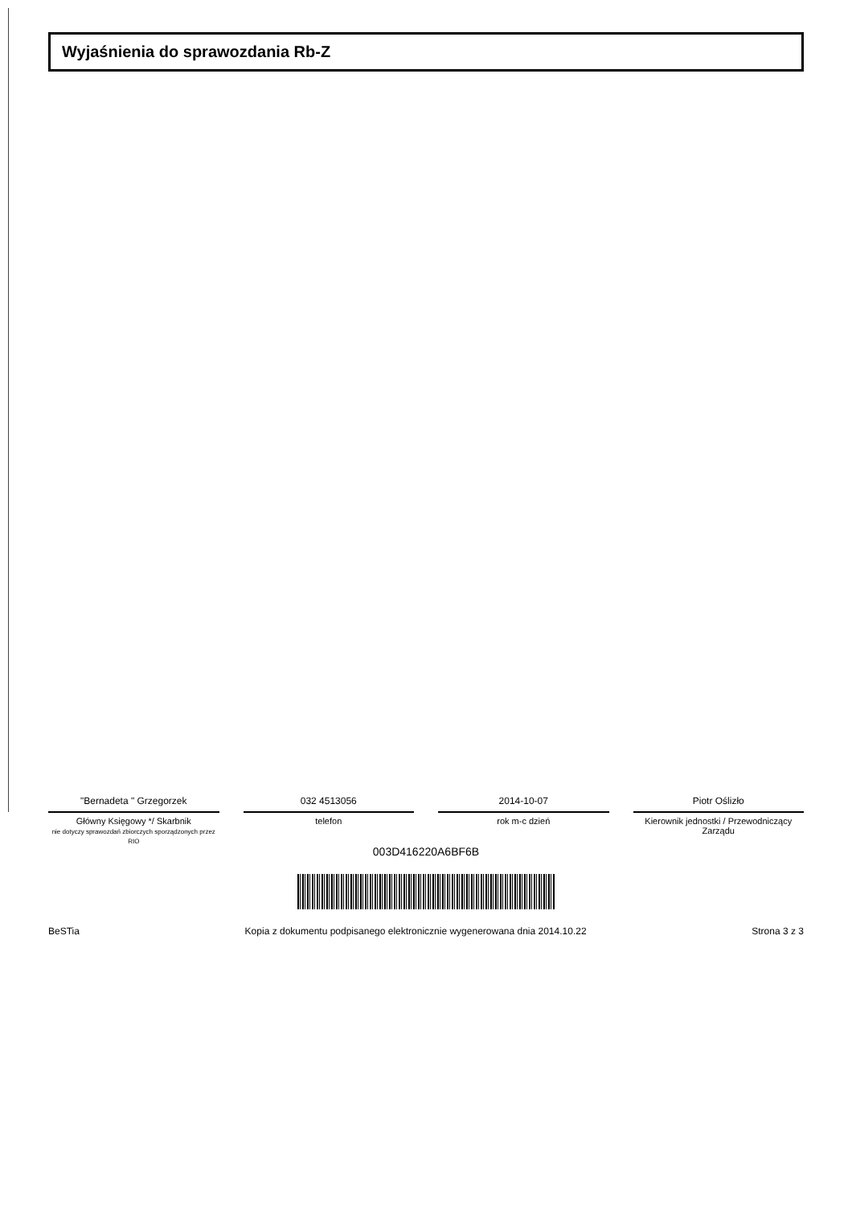Wyjaśnienia do sprawozdania Rb-Z
"Bernadeta " Grzegorzek
Główny Księgowy */ Skarbnik
nie dotyczy sprawozdań zbiorczych sporządzonych przez RIO
032 4513056
telefon
2014-10-07
rok m-c dzień
Piotr Oślizło
Kierownik jednostki / Przewodniczący Zarządu
003D416220A6BF6B
BeSTia Kopia z dokumentu podpisanego elektronicznie wygenerowana dnia 2014.10.22 Strona 3 z 3